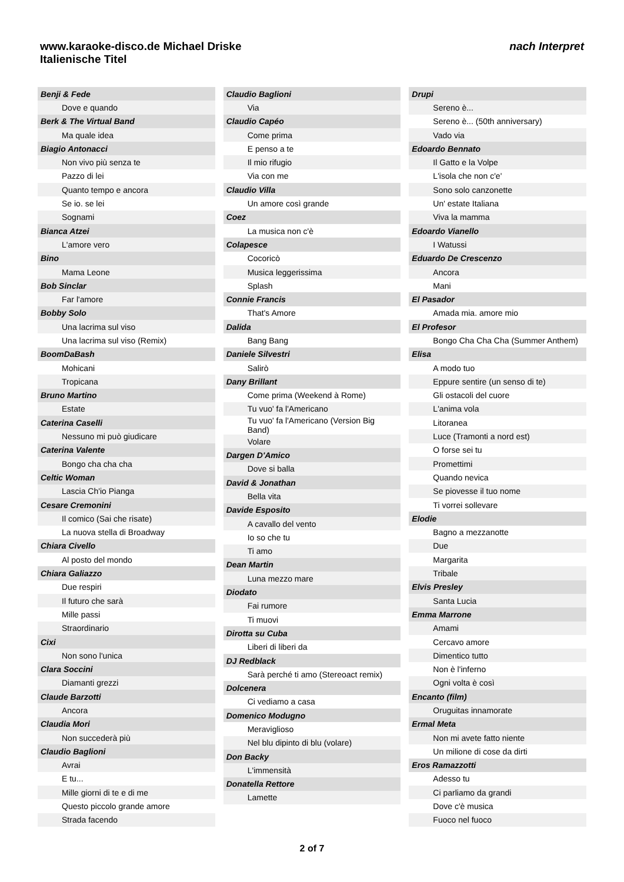nach Interpret
www.karaoke-disco.de Michael Driske
Italienische Titel
| Benji & Fede |
| Dove e quando |
| Berk & The Virtual Band |
| Ma quale idea |
| Biagio Antonacci |
| Non vivo più senza te |
| Pazzo di lei |
| Quanto tempo e ancora |
| Se io. se lei |
| Sognami |
| Bianca Atzei |
| L'amore vero |
| Bino |
| Mama Leone |
| Bob Sinclar |
| Far l'amore |
| Bobby Solo |
| Una lacrima sul viso |
| Una lacrima sul viso (Remix) |
| BoomDaBash |
| Mohicani |
| Tropicana |
| Bruno Martino |
| Estate |
| Caterina Caselli |
| Nessuno mi può giudicare |
| Caterina Valente |
| Bongo cha cha cha |
| Celtic Woman |
| Lascia Ch'io Pianga |
| Cesare Cremonini |
| Il comico (Sai che risate) |
| La nuova stella di Broadway |
| Chiara Civello |
| Al posto del mondo |
| Chiara Galiazzo |
| Due respiri |
| Il futuro che sarà |
| Mille passi |
| Straordinario |
| Cixi |
| Non sono l'unica |
| Clara Soccini |
| Diamanti grezzi |
| Claude Barzotti |
| Ancora |
| Claudia Mori |
| Non succederà più |
| Claudio Baglioni |
| Avrai |
| E tu... |
| Mille giorni di te e di me |
| Questo piccolo grande amore |
| Strada facendo |
| Claudio Baglioni |
| Via |
| Claudio Capéo |
| Come prima |
| E penso a te |
| Il mio rifugio |
| Via con me |
| Claudio Villa |
| Un amore così grande |
| Coez |
| La musica non c'è |
| Colapesce |
| Cocoricò |
| Musica leggerissima |
| Splash |
| Connie Francis |
| That's Amore |
| Dalida |
| Bang Bang |
| Daniele Silvestri |
| Salirò |
| Dany Brillant |
| Come prima (Weekend à Rome) |
| Tu vuo' fa l'Americano |
| Tu vuo' fa l'Americano (Version Big Band) |
| Volare |
| Dargen D'Amico |
| Dove si balla |
| David & Jonathan |
| Bella vita |
| Davide Esposito |
| A cavallo del vento |
| Io so che tu |
| Ti amo |
| Dean Martin |
| Luna mezzo mare |
| Diodato |
| Fai rumore |
| Ti muovi |
| Dirotta su Cuba |
| Liberi di liberi da |
| DJ Redblack |
| Sarà perché ti amo (Stereoact remix) |
| Dolcenera |
| Ci vediamo a casa |
| Domenico Modugno |
| Meraviglioso |
| Nel blu dipinto di blu (volare) |
| Don Backy |
| L'immensità |
| Donatella Rettore |
| Lamette |
| Drupi |
| Sereno è... |
| Sereno è... (50th anniversary) |
| Vado via |
| Edoardo Bennato |
| Il Gatto e la Volpe |
| L'isola che non c'e' |
| Sono solo canzonette |
| Un' estate Italiana |
| Viva la mamma |
| Edoardo Vianello |
| I Watussi |
| Eduardo De Crescenzo |
| Ancora |
| Mani |
| El Pasador |
| Amada mia. amore mio |
| El Profesor |
| Bongo Cha Cha Cha (Summer Anthem) |
| Elisa |
| A modo tuo |
| Eppure sentire (un senso di te) |
| Gli ostacoli del cuore |
| L'anima vola |
| Litoranea |
| Luce (Tramonti a nord est) |
| O forse sei tu |
| Promettimi |
| Quando nevica |
| Se piovesse il tuo nome |
| Ti vorrei sollevare |
| Elodie |
| Bagno a mezzanotte |
| Due |
| Margarita |
| Tribale |
| Elvis Presley |
| Santa Lucia |
| Emma Marrone |
| Amami |
| Cercavo amore |
| Dimentico tutto |
| Non è l'inferno |
| Ogni volta è così |
| Encanto (film) |
| Oruguitas innamorate |
| Ermal Meta |
| Non mi avete fatto niente |
| Un milione di cose da dirti |
| Eros Ramazzotti |
| Adesso tu |
| Ci parliamo da grandi |
| Dove c'è musica |
| Fuoco nel fuoco |
2 of 7